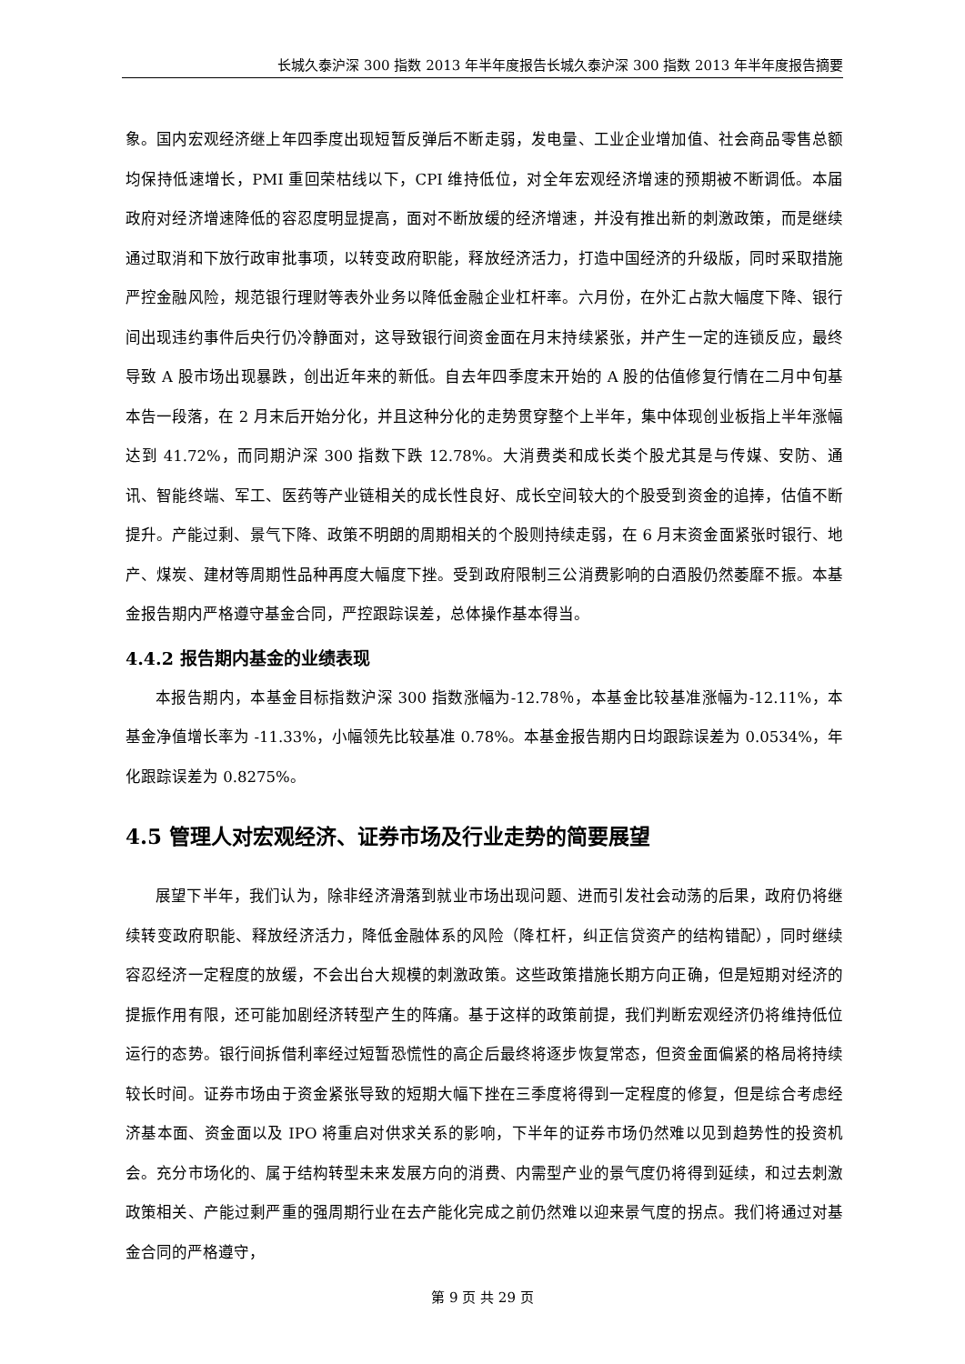长城久泰沪深 300 指数 2013 年半年度报告长城久泰沪深 300 指数 2013 年半年度报告摘要
象。国内宏观经济继上年四季度出现短暂反弹后不断走弱，发电量、工业企业增加值、社会商品零售总额均保持低速增长，PMI 重回荣枯线以下，CPI 维持低位，对全年宏观经济增速的预期被不断调低。本届政府对经济增速降低的容忍度明显提高，面对不断放缓的经济增速，并没有推出新的刺激政策，而是继续通过取消和下放行政审批事项，以转变政府职能，释放经济活力，打造中国经济的升级版，同时采取措施严控金融风险，规范银行理财等表外业务以降低金融企业杠杆率。六月份，在外汇占款大幅度下降、银行间出现违约事件后央行仍冷静面对，这导致银行间资金面在月末持续紧张，并产生一定的连锁反应，最终导致 A 股市场出现暴跌，创出近年来的新低。自去年四季度末开始的 A 股的估值修复行情在二月中旬基本告一段落，在 2 月末后开始分化，并且这种分化的走势贯穿整个上半年，集中体现创业板指上半年涨幅达到 41.72%，而同期沪深 300 指数下跌 12.78%。大消费类和成长类个股尤其是与传媒、安防、通讯、智能终端、军工、医药等产业链相关的成长性良好、成长空间较大的个股受到资金的追捧，估值不断提升。产能过剩、景气下降、政策不明朗的周期相关的个股则持续走弱，在 6 月末资金面紧张时银行、地产、煤炭、建材等周期性品种再度大幅度下挫。受到政府限制三公消费影响的白酒股仍然萎靡不振。本基金报告期内严格遵守基金合同，严控跟踪误差，总体操作基本得当。
4.4.2 报告期内基金的业绩表现
本报告期内，本基金目标指数沪深 300 指数涨幅为-12.78％，本基金比较基准涨幅为-12.11%，本基金净值增长率为 -11.33%，小幅领先比较基准 0.78%。本基金报告期内日均跟踪误差为 0.0534%，年化跟踪误差为 0.8275%。
4.5 管理人对宏观经济、证券市场及行业走势的简要展望
展望下半年，我们认为，除非经济滑落到就业市场出现问题、进而引发社会动荡的后果，政府仍将继续转变政府职能、释放经济活力，降低金融体系的风险（降杠杆，纠正信贷资产的结构错配），同时继续容忍经济一定程度的放缓，不会出台大规模的刺激政策。这些政策措施长期方向正确，但是短期对经济的提振作用有限，还可能加剧经济转型产生的阵痛。基于这样的政策前提，我们判断宏观经济仍将维持低位运行的态势。银行间拆借利率经过短暂恐慌性的高企后最终将逐步恢复常态，但资金面偏紧的格局将持续较长时间。证券市场由于资金紧张导致的短期大幅下挫在三季度将得到一定程度的修复，但是综合考虑经济基本面、资金面以及 IPO 将重启对供求关系的影响，下半年的证券市场仍然难以见到趋势性的投资机会。充分市场化的、属于结构转型未来发展方向的消费、内需型产业的景气度仍将得到延续，和过去刺激政策相关、产能过剩严重的强周期行业在去产能化完成之前仍然难以迎来景气度的拐点。我们将通过对基金合同的严格遵守，
第 9 页 共 29 页